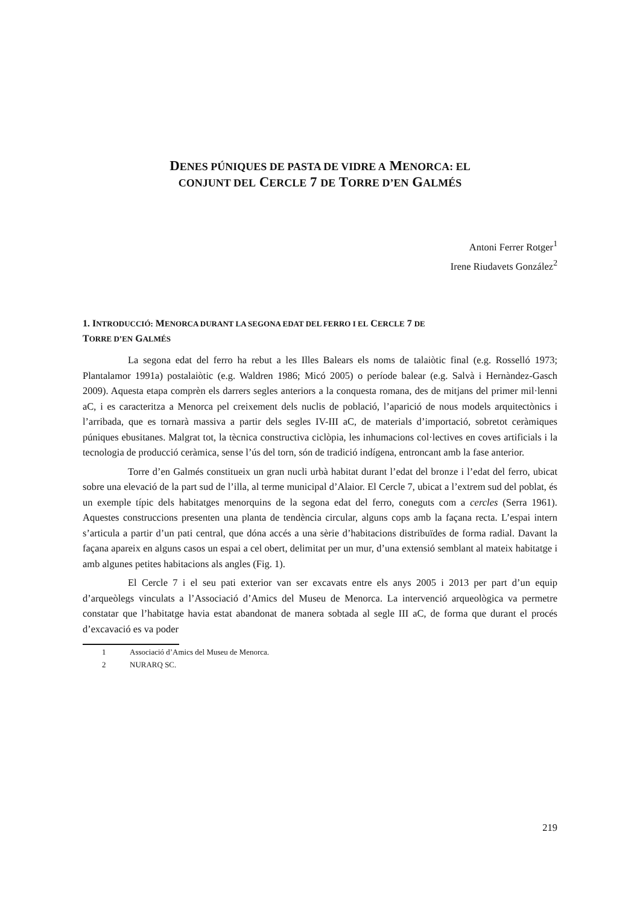DENES PÚNIQUES DE PASTA DE VIDRE A MENORCA: EL
CONJUNT DEL CERCLE 7 DE TORRE D’EN GALMÉS
Antoni Ferrer Rotger<sup>1</sup>
Irene Riudavets González<sup>2</sup>
1. INTRODUCCIÓ: MENORCA DURANT LA SEGONA EDAT DEL FERRO I EL CERCLE 7 DE
TORRE D’EN GALMÉS
La segona edat del ferro ha rebut a les Illes Balears els noms de talaiòtic final (e.g. Rosselló 1973; Plantalamor 1991a) postalaiòtic (e.g. Waldren 1986; Micó 2005) o període balear (e.g. Salvà i Hernàndez-Gasch 2009). Aquesta etapa comprèn els darrers segles anteriors a la conquesta romana, des de mitjans del primer mil·lenni aC, i es caracteritza a Menorca pel creixement dels nuclis de població, l’aparició de nous models arquitectònics i l’arribada, que es tornarà massiva a partir dels segles IV-III aC, de materials d’importació, sobretot ceràmiques púniques ebusitanes. Malgrat tot, la tècnica constructiva ciclòpia, les inhumacions col·lectives en coves artificials i la tecnologia de producció ceràmica, sense l’ús del torn, són de tradició indígena, entroncant amb la fase anterior.
Torre d’en Galmés constitueix un gran nucli urbà habitat durant l’edat del bronze i l’edat del ferro, ubicat sobre una elevació de la part sud de l’illa, al terme municipal d’Alaior. El Cercle 7, ubicat a l’extrem sud del poblat, és un exemple típic dels habitatges menorquins de la segona edat del ferro, coneguts com a cercles (Serra 1961). Aquestes construccions presenten una planta de tendència circular, alguns cops amb la façana recta. L’espai intern s’articula a partir d’un pati central, que dóna accés a una sèrie d’habitacions distribuïdes de forma radial. Davant la façana apareix en alguns casos un espai a cel obert, delimitat per un mur, d’una extensió semblant al mateix habitatge i amb algunes petites habitacions als angles (Fig. 1).
El Cercle 7 i el seu pati exterior van ser excavats entre els anys 2005 i 2013 per part d’un equip d’arqueòlegs vinculats a l’Associació d’Amics del Museu de Menorca. La intervenció arqueològica va permetre constatar que l’habitatge havia estat abandonat de manera sobtada al segle III aC, de forma que durant el procés d’excavació es va poder
1 Associació d’Amics del Museu de Menorca.
2 NURARQ SC.
219